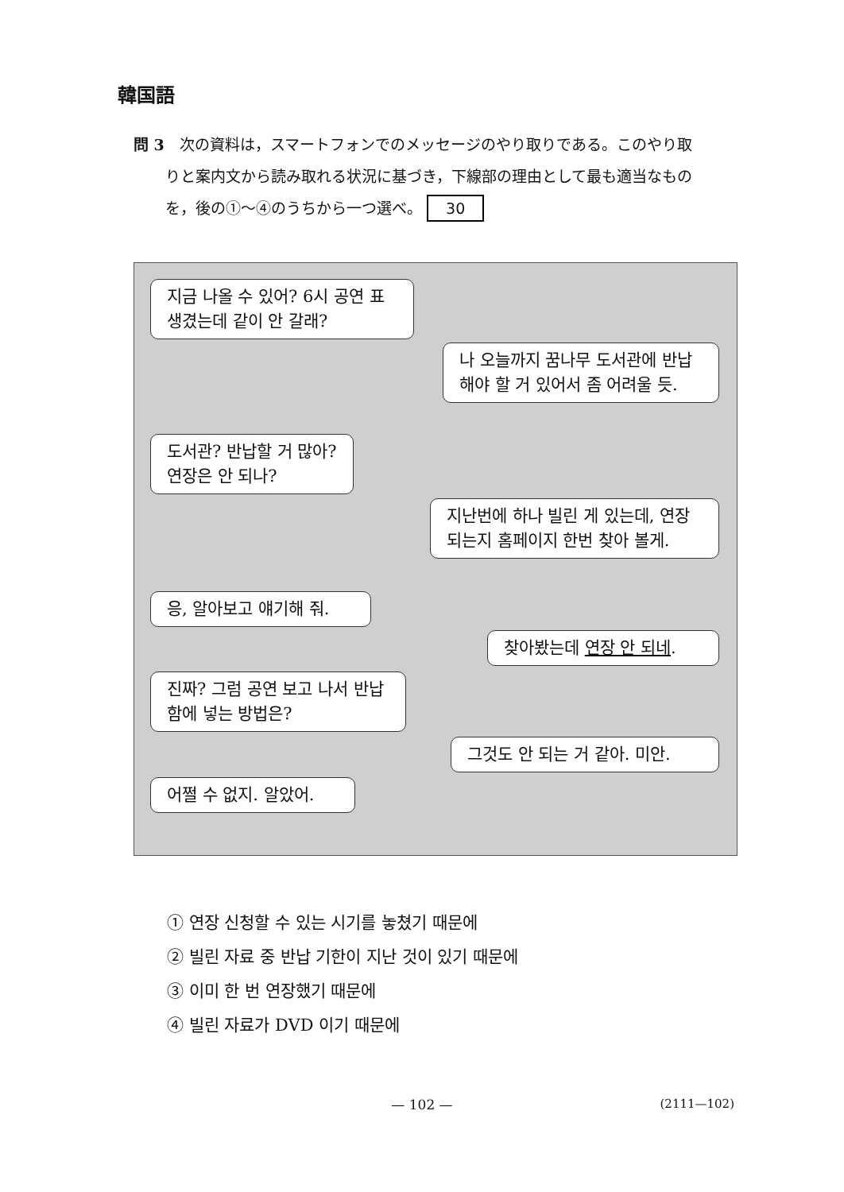韓国語
問 3　次の資料は，スマートフォンでのメッセージのやり取りである。このやり取
りと案内文から読み取れる状況に基づき，下線部の理由として最も適当なもの
を，後の①～④のうちから一つ選べ。 30
지금 나올 수 있어? 6시 공연 표 생겼는데 같이 안 갈래?
나 오늘까지 꿈나무 도서관에 반납해야 할 거 있어서 좀 어려울 듯.
도서관? 반납할 거 많아? 연장은 안 되나?
지난번에 하나 빌린 게 있는데, 연장 되는지 홈페이지 한번 찾아 볼게.
응, 알아보고 얘기해 줘.
찾아봤는데 연장 안 되네.
진짜? 그럼 공연 보고 나서 반납함에 넣는 방법은?
그것도 안 되는 거 같아. 미안.
어쩔 수 없지. 알았어.
① 연장 신청할 수 있는 시기를 놓쳤기 때문에
② 빌린 자료 중 반납 기한이 지난 것이 있기 때문에
③ 이미 한 번 연장했기 때문에
④ 빌린 자료가 DVD 이기 때문에
— 102 — (2111—102)